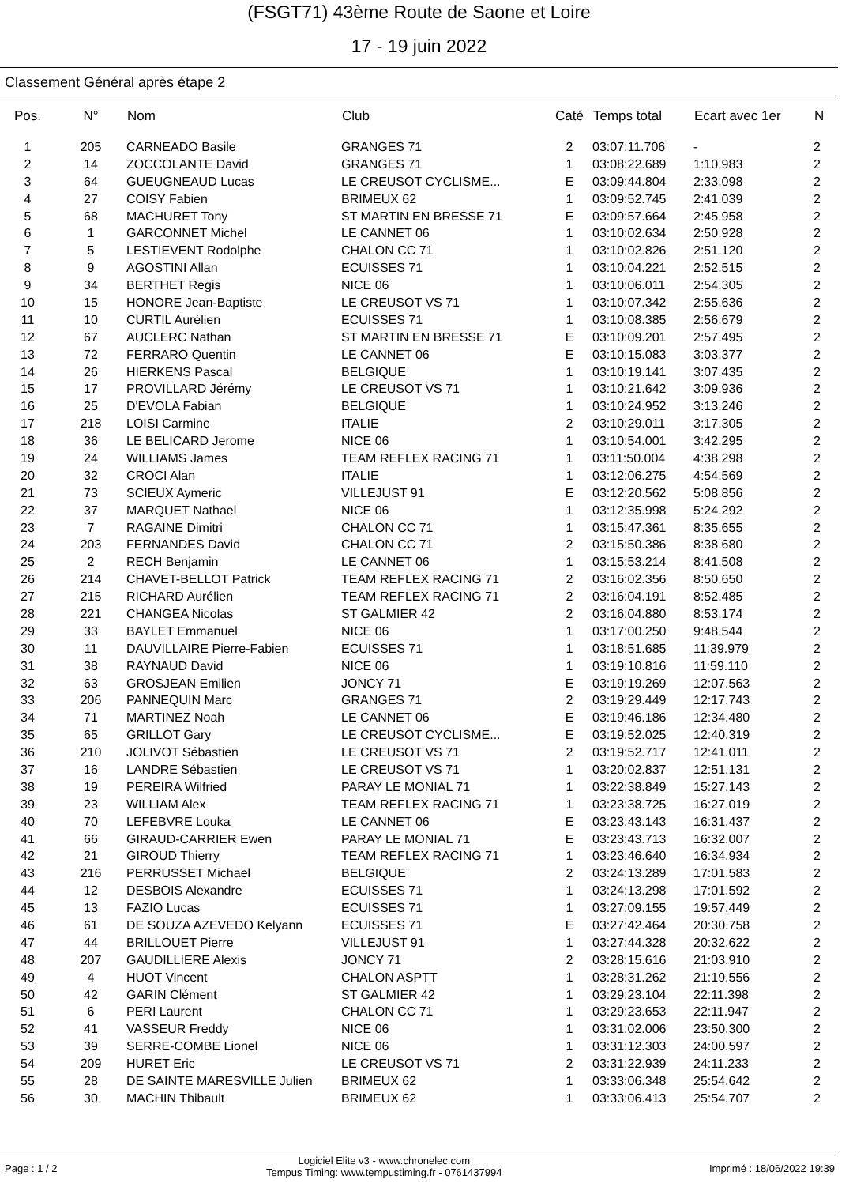(FSGT71) 43ème Route de Saone et Loire
17 - 19 juin 2022
Classement Général après étape 2
| Pos. | N° | Nom | Club | Caté | Temps total | Ecart avec 1er | N |
| --- | --- | --- | --- | --- | --- | --- | --- |
| 1 | 205 | CARNEADO Basile | GRANGES 71 | 2 | 03:07:11.706 | - | 2 |
| 2 | 14 | ZOCCOLANTE David | GRANGES 71 | 1 | 03:08:22.689 | 1:10.983 | 2 |
| 3 | 64 | GUEUGNEAUD Lucas | LE CREUSOT CYCLISME... | E | 03:09:44.804 | 2:33.098 | 2 |
| 4 | 27 | COISY Fabien | BRIMEUX 62 | 1 | 03:09:52.745 | 2:41.039 | 2 |
| 5 | 68 | MACHURET Tony | ST MARTIN EN BRESSE 71 | E | 03:09:57.664 | 2:45.958 | 2 |
| 6 | 1 | GARCONNET Michel | LE CANNET 06 | 1 | 03:10:02.634 | 2:50.928 | 2 |
| 7 | 5 | LESTIEVENT Rodolphe | CHALON CC 71 | 1 | 03:10:02.826 | 2:51.120 | 2 |
| 8 | 9 | AGOSTINI Allan | ECUISSES 71 | 1 | 03:10:04.221 | 2:52.515 | 2 |
| 9 | 34 | BERTHET Regis | NICE 06 | 1 | 03:10:06.011 | 2:54.305 | 2 |
| 10 | 15 | HONORE Jean-Baptiste | LE CREUSOT VS 71 | 1 | 03:10:07.342 | 2:55.636 | 2 |
| 11 | 10 | CURTIL Aurélien | ECUISSES 71 | 1 | 03:10:08.385 | 2:56.679 | 2 |
| 12 | 67 | AUCLERC Nathan | ST MARTIN EN BRESSE 71 | E | 03:10:09.201 | 2:57.495 | 2 |
| 13 | 72 | FERRARO Quentin | LE CANNET 06 | E | 03:10:15.083 | 3:03.377 | 2 |
| 14 | 26 | HIERKENS Pascal | BELGIQUE | 1 | 03:10:19.141 | 3:07.435 | 2 |
| 15 | 17 | PROVILLARD Jérémy | LE CREUSOT VS 71 | 1 | 03:10:21.642 | 3:09.936 | 2 |
| 16 | 25 | D'EVOLA Fabian | BELGIQUE | 1 | 03:10:24.952 | 3:13.246 | 2 |
| 17 | 218 | LOISI Carmine | ITALIE | 2 | 03:10:29.011 | 3:17.305 | 2 |
| 18 | 36 | LE BELICARD Jerome | NICE 06 | 1 | 03:10:54.001 | 3:42.295 | 2 |
| 19 | 24 | WILLIAMS James | TEAM REFLEX RACING 71 | 1 | 03:11:50.004 | 4:38.298 | 2 |
| 20 | 32 | CROCI Alan | ITALIE | 1 | 03:12:06.275 | 4:54.569 | 2 |
| 21 | 73 | SCIEUX Aymeric | VILLEJUST 91 | E | 03:12:20.562 | 5:08.856 | 2 |
| 22 | 37 | MARQUET Nathael | NICE 06 | 1 | 03:12:35.998 | 5:24.292 | 2 |
| 23 | 7 | RAGAINE Dimitri | CHALON CC 71 | 1 | 03:15:47.361 | 8:35.655 | 2 |
| 24 | 203 | FERNANDES David | CHALON CC 71 | 2 | 03:15:50.386 | 8:38.680 | 2 |
| 25 | 2 | RECH Benjamin | LE CANNET 06 | 1 | 03:15:53.214 | 8:41.508 | 2 |
| 26 | 214 | CHAVET-BELLOT Patrick | TEAM REFLEX RACING 71 | 2 | 03:16:02.356 | 8:50.650 | 2 |
| 27 | 215 | RICHARD Aurélien | TEAM REFLEX RACING 71 | 2 | 03:16:04.191 | 8:52.485 | 2 |
| 28 | 221 | CHANGEA Nicolas | ST GALMIER 42 | 2 | 03:16:04.880 | 8:53.174 | 2 |
| 29 | 33 | BAYLET Emmanuel | NICE 06 | 1 | 03:17:00.250 | 9:48.544 | 2 |
| 30 | 11 | DAUVILLAIRE Pierre-Fabien | ECUISSES 71 | 1 | 03:18:51.685 | 11:39.979 | 2 |
| 31 | 38 | RAYNAUD David | NICE 06 | 1 | 03:19:10.816 | 11:59.110 | 2 |
| 32 | 63 | GROSJEAN Emilien | JONCY 71 | E | 03:19:19.269 | 12:07.563 | 2 |
| 33 | 206 | PANNEQUIN Marc | GRANGES 71 | 2 | 03:19:29.449 | 12:17.743 | 2 |
| 34 | 71 | MARTINEZ Noah | LE CANNET 06 | E | 03:19:46.186 | 12:34.480 | 2 |
| 35 | 65 | GRILLOT Gary | LE CREUSOT CYCLISME... | E | 03:19:52.025 | 12:40.319 | 2 |
| 36 | 210 | JOLIVOT Sébastien | LE CREUSOT VS 71 | 2 | 03:19:52.717 | 12:41.011 | 2 |
| 37 | 16 | LANDRE Sébastien | LE CREUSOT VS 71 | 1 | 03:20:02.837 | 12:51.131 | 2 |
| 38 | 19 | PEREIRA Wilfried | PARAY LE MONIAL 71 | 1 | 03:22:38.849 | 15:27.143 | 2 |
| 39 | 23 | WILLIAM Alex | TEAM REFLEX RACING 71 | 1 | 03:23:38.725 | 16:27.019 | 2 |
| 40 | 70 | LEFEBVRE Louka | LE CANNET 06 | E | 03:23:43.143 | 16:31.437 | 2 |
| 41 | 66 | GIRAUD-CARRIER Ewen | PARAY LE MONIAL 71 | E | 03:23:43.713 | 16:32.007 | 2 |
| 42 | 21 | GIROUD Thierry | TEAM REFLEX RACING 71 | 1 | 03:23:46.640 | 16:34.934 | 2 |
| 43 | 216 | PERRUSSET Michael | BELGIQUE | 2 | 03:24:13.289 | 17:01.583 | 2 |
| 44 | 12 | DESBOIS Alexandre | ECUISSES 71 | 1 | 03:24:13.298 | 17:01.592 | 2 |
| 45 | 13 | FAZIO Lucas | ECUISSES 71 | 1 | 03:27:09.155 | 19:57.449 | 2 |
| 46 | 61 | DE SOUZA AZEVEDO Kelyann | ECUISSES 71 | E | 03:27:42.464 | 20:30.758 | 2 |
| 47 | 44 | BRILLOUET Pierre | VILLEJUST 91 | 1 | 03:27:44.328 | 20:32.622 | 2 |
| 48 | 207 | GAUDILLIERE Alexis | JONCY 71 | 2 | 03:28:15.616 | 21:03.910 | 2 |
| 49 | 4 | HUOT Vincent | CHALON ASPTT | 1 | 03:28:31.262 | 21:19.556 | 2 |
| 50 | 42 | GARIN Clément | ST GALMIER 42 | 1 | 03:29:23.104 | 22:11.398 | 2 |
| 51 | 6 | PERI Laurent | CHALON CC 71 | 1 | 03:29:23.653 | 22:11.947 | 2 |
| 52 | 41 | VASSEUR Freddy | NICE 06 | 1 | 03:31:02.006 | 23:50.300 | 2 |
| 53 | 39 | SERRE-COMBE Lionel | NICE 06 | 1 | 03:31:12.303 | 24:00.597 | 2 |
| 54 | 209 | HURET Eric | LE CREUSOT VS 71 | 2 | 03:31:22.939 | 24:11.233 | 2 |
| 55 | 28 | DE SAINTE MARESVILLE Julien | BRIMEUX 62 | 1 | 03:33:06.348 | 25:54.642 | 2 |
| 56 | 30 | MACHIN Thibault | BRIMEUX 62 | 1 | 03:33:06.413 | 25:54.707 | 2 |
Page : 1 / 2 Logiciel Elite v3 - www.chronelec.com
Tempus Timing: www.tempustiming.fr - 0761437994 Imprimé : 18/06/2022 19:39